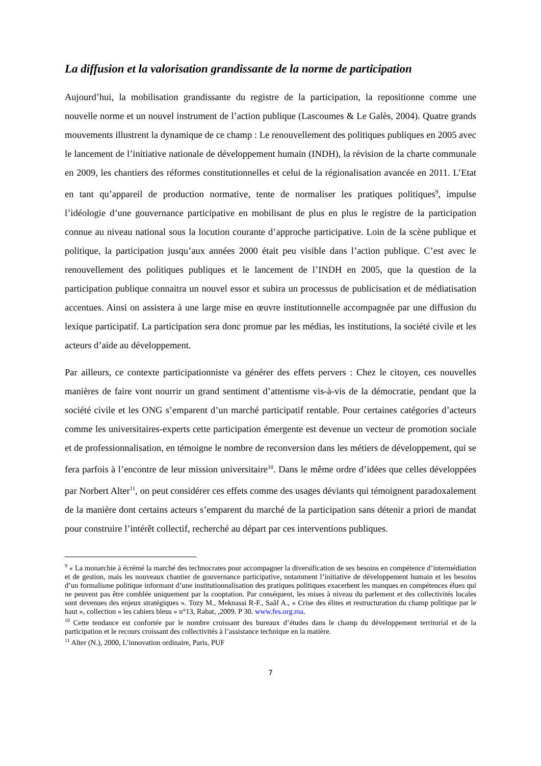La diffusion et la valorisation grandissante de la norme de participation
Aujourd’hui, la mobilisation grandissante du registre de la participation, la repositionne comme une nouvelle norme et un nouvel instrument de l’action publique (Lascoumes & Le Galès, 2004). Quatre grands mouvements illustrent la dynamique de ce champ : Le renouvellement des politiques publiques en 2005 avec le lancement de l’initiative nationale de développement humain (INDH), la révision de la charte communale en 2009, les chantiers des réformes constitutionnelles et celui de la régionalisation avancée en 2011. L’Etat en tant qu’appareil de production normative, tente de normaliser les pratiques politiques<sup>9</sup>, impulse l’idéologie d’une gouvernance participative en mobilisant de plus en plus le registre de la participation connue au niveau national sous la locution courante d’approche participative. Loin de la scène publique et politique, la participation jusqu’aux années 2000 était peu visible dans l’action publique. C’est avec le renouvellement des politiques publiques et le lancement de l’INDH en 2005, que la question de la participation publique connaitra un nouvel essor et subira un processus de publicisation et de médiatisation accentues. Ainsi on assistera à une large mise en œuvre institutionnelle accompagnée par une diffusion du lexique participatif. La participation sera donc promue par les médias, les institutions, la société civile et les acteurs d’aide au développement.
Par ailleurs, ce contexte participationniste va générer des effets pervers : Chez le citoyen, ces nouvelles manières de faire vont nourrir un grand sentiment d’attentisme vis-à-vis de la démocratie, pendant que la société civile et les ONG s’emparent d’un marché participatif rentable. Pour certaines catégories d’acteurs comme les universitaires-experts cette participation émergente est devenue un vecteur de promotion sociale et de professionnalisation, en témoigne le nombre de reconversion dans les métiers de développement, qui se fera parfois à l’encontre de leur mission universitaire<sup>10</sup>. Dans le même ordre d’idées que celles développées par Norbert Alter<sup>11</sup>, on peut considérer ces effets comme des usages déviants qui témoignent paradoxalement de la manière dont certains acteurs s’emparent du marché de la participation sans détenir a priori de mandat pour construire l’intérêt collectif, recherché au départ par ces interventions publiques.
<sup>9</sup> « La monarchie à écrémé la marché des technocrates pour accompagner la diversification de ses besoins en compétence d’intermédiation et de gestion, mais les nouveaux chantier de gouvernance participative, notamment l’initiative de développement humain et les besoins d’un formalisme politique informant d’une institutionnalisation des pratiques politiques exacerbent les manques en compétences élues qui ne peuvent pas être comblée uniquement par la cooptation. Par conséquent, les mises à niveau du parlement et des collectivités locales sont devenues des enjeux stratégiques ». Tozy M., Meknassi R-F., Saâf A., « Crise des élites et restructuration du champ politique par le haut », collection « les cahiers bleus » n°13, Rabat, ,2009. P 30. www.fes.org.ma.
<sup>10</sup> Cette tendance est confortée par le nombre croissant des bureaux d’études dans le champ du développement territorial et de la participation et le recours croissant des collectivités à l’assistance technique en la matière.
<sup>11</sup> Alter (N.), 2000, L’innovation ordinaire, Paris, PUF
7